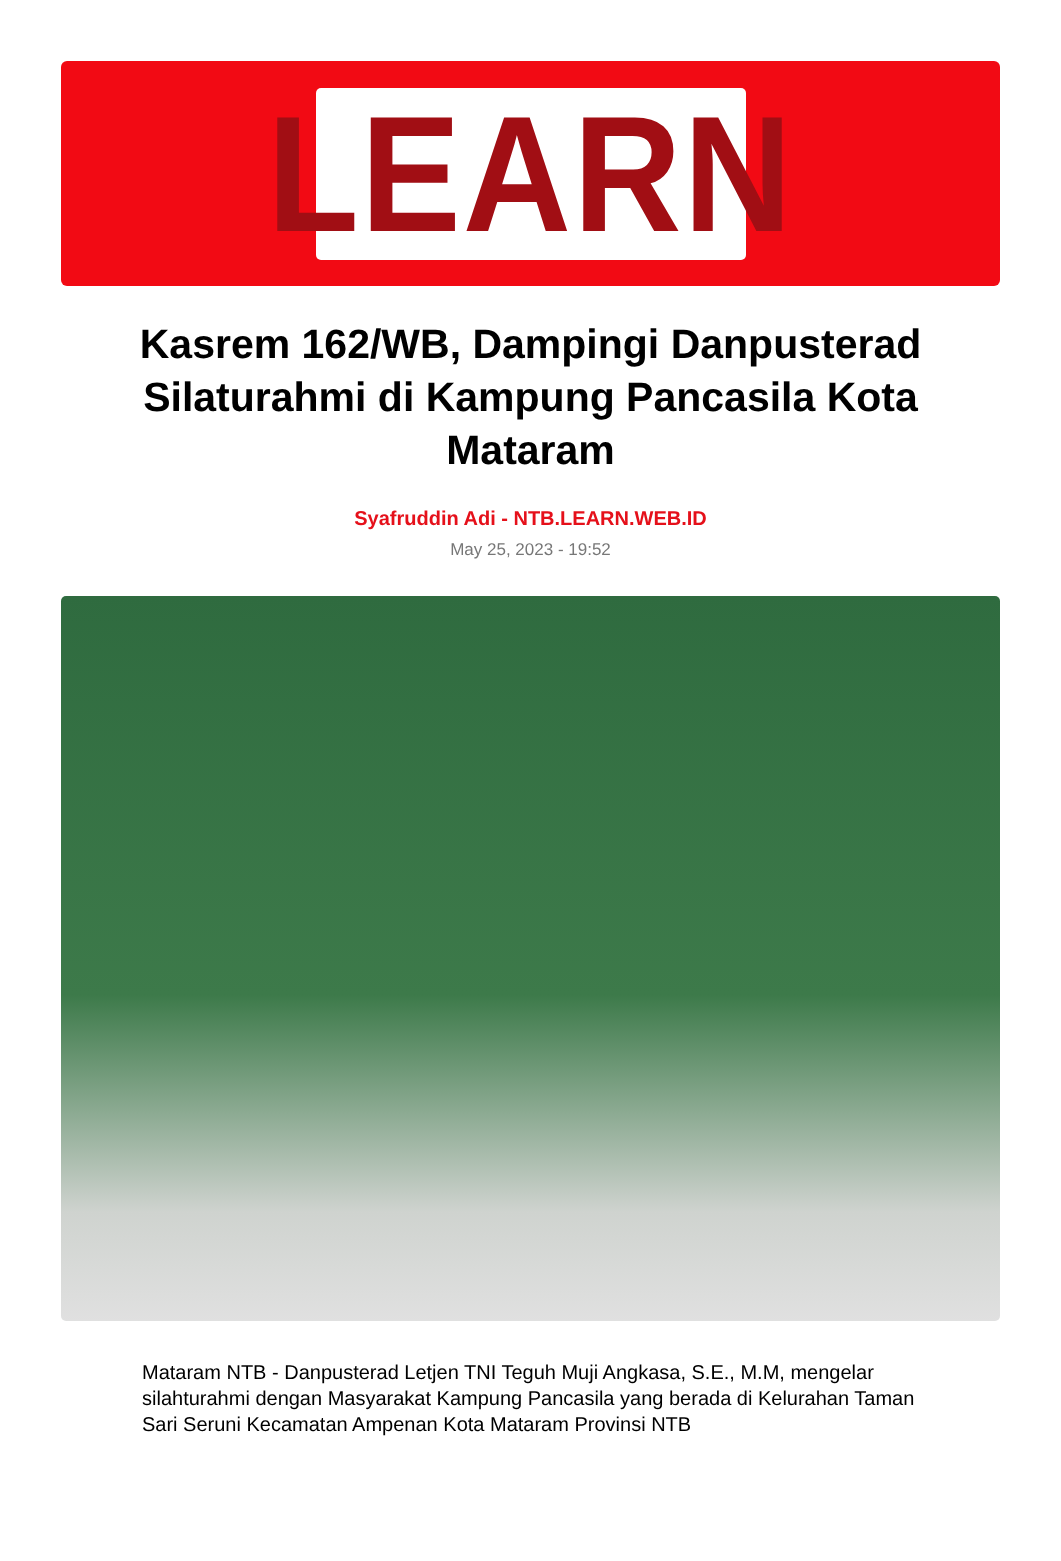LEARN
Kasrem 162/WB, Dampingi Danpusterad Silaturahmi di Kampung Pancasila Kota Mataram
Syafruddin Adi - NTB.LEARN.WEB.ID
May 25, 2023 - 19:52
Mataram NTB - Danpusterad Letjen TNI Teguh Muji Angkasa, S.E., M.M, mengelar silahturahmi dengan Masyarakat Kampung Pancasila yang berada di Kelurahan Taman Sari Seruni Kecamatan Ampenan Kota Mataram Provinsi NTB